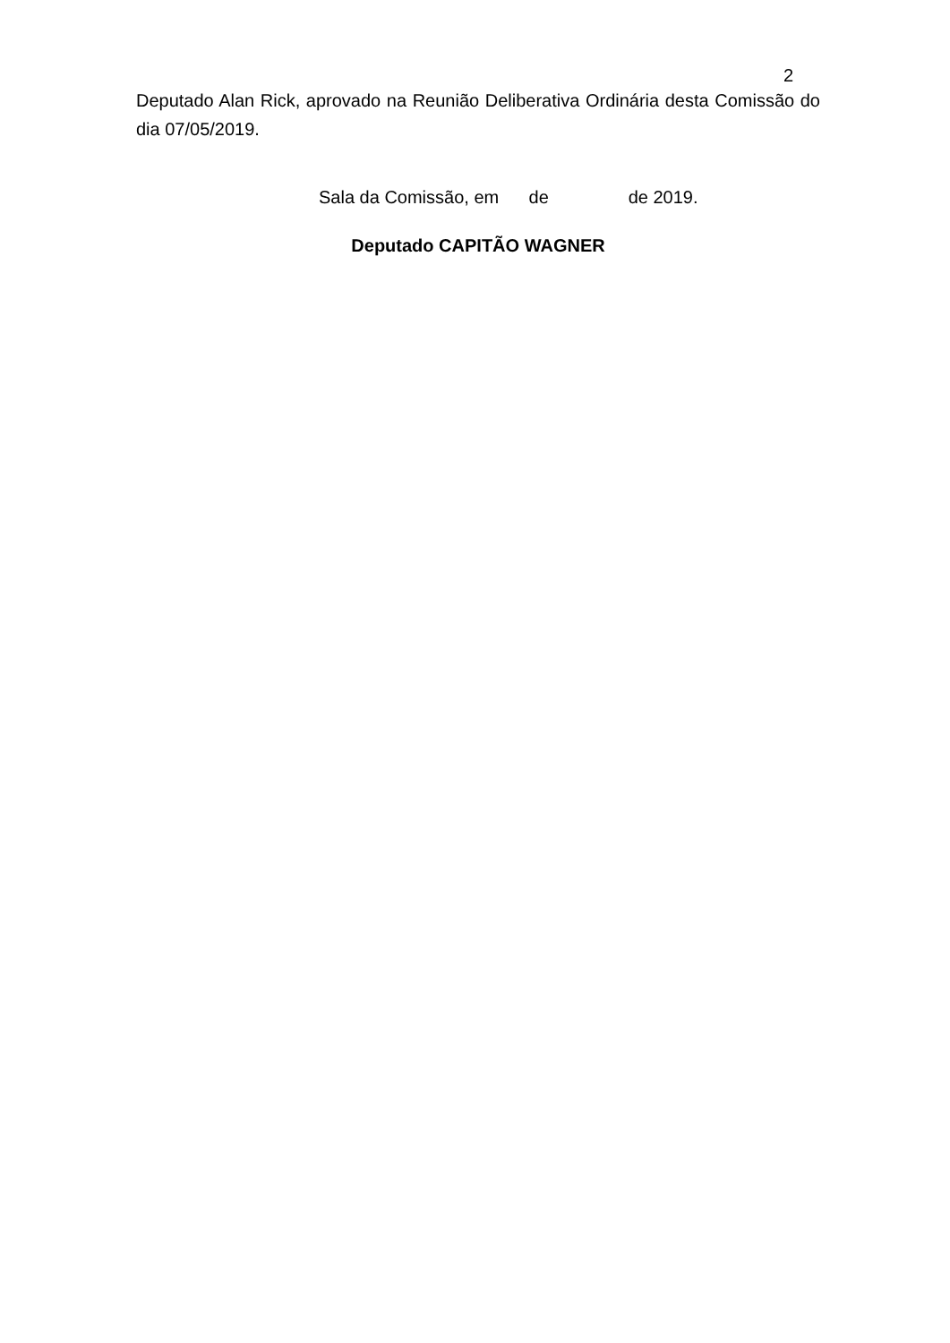2
Deputado Alan Rick, aprovado na Reunião Deliberativa Ordinária desta Comissão do dia 07/05/2019.
Sala da Comissão, em de de 2019.
Deputado CAPITÃO WAGNER